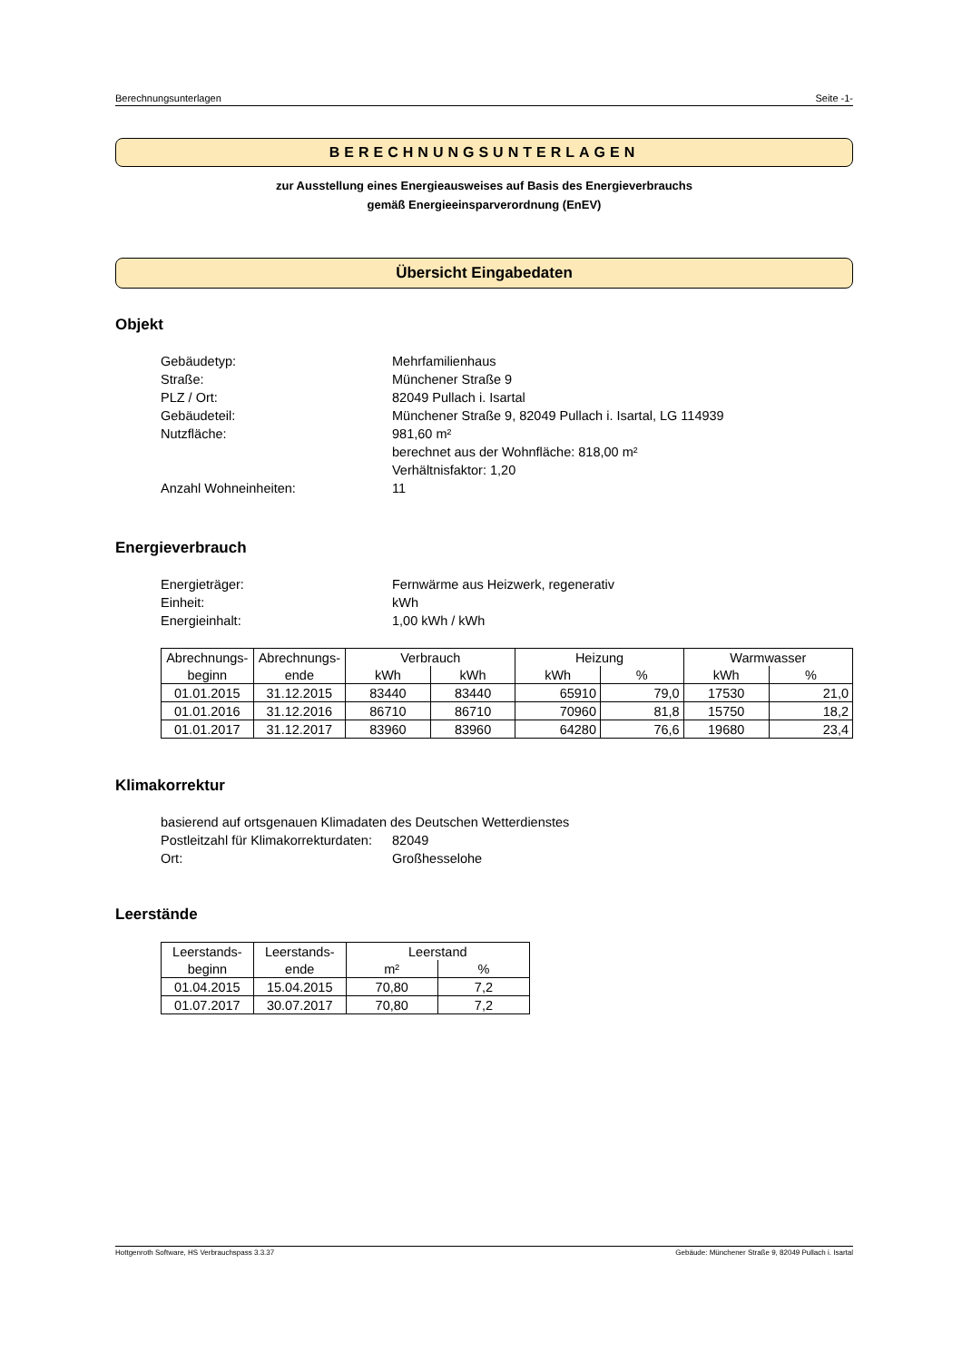Berechnungsunterlagen Seite -1-
BERECHNUNGSUNTERLAGEN
zur Ausstellung eines Energieausweises auf Basis des Energieverbrauchs
gemäß Energieeinsparverordnung (EnEV)
Übersicht Eingabedaten
Objekt
| Gebäudetyp: | Mehrfamilienhaus |
| Straße: | Münchener Straße 9 |
| PLZ / Ort: | 82049 Pullach i. Isartal |
| Gebäudeteil: | Münchener Straße 9, 82049 Pullach i. Isartal, LG 114939 |
| Nutzfläche: | 981,60 m² berechnet aus der Wohnfläche: 818,00 m² Verhältnisfaktor: 1,20 |
| Anzahl Wohneinheiten: | 11 |
Energieverbrauch
| Energieträger: | Fernwärme aus Heizwerk, regenerativ |
| Einheit: | kWh |
| Energieinhalt: | 1,00 kWh / kWh |
| Abrechnungs- | Abrechnungs- | Verbrauch | | Heizung | | Warmwasser | |
| --- | --- | --- | --- | --- | --- | --- | --- |
| beginn | ende | kWh | kWh | kWh | % | kWh | % |
| 01.01.2015 | 31.12.2015 | 83440 | 83440 | 65910 | 79,0 | 17530 | 21,0 |
| 01.01.2016 | 31.12.2016 | 86710 | 86710 | 70960 | 81,8 | 15750 | 18,2 |
| 01.01.2017 | 31.12.2017 | 83960 | 83960 | 64280 | 76,6 | 19680 | 23,4 |
Klimakorrektur
basierend auf ortsgenauen Klimadaten des Deutschen Wetterdienstes
| Postleitzahl für Klimakorrekturdaten: | 82049 |
| Ort: | Großhesselohe |
Leerstände
| Leerstands- | Leerstands- | Leerstand | |
| --- | --- | --- | --- |
| beginn | ende | m² | % |
| 01.04.2015 | 15.04.2015 | 70,80 | 7,2 |
| 01.07.2017 | 30.07.2017 | 70,80 | 7,2 |
Hottgenroth Software, HS Verbrauchspass 3.3.37 Gebäude: Münchener Straße 9, 82049 Pullach i. Isartal